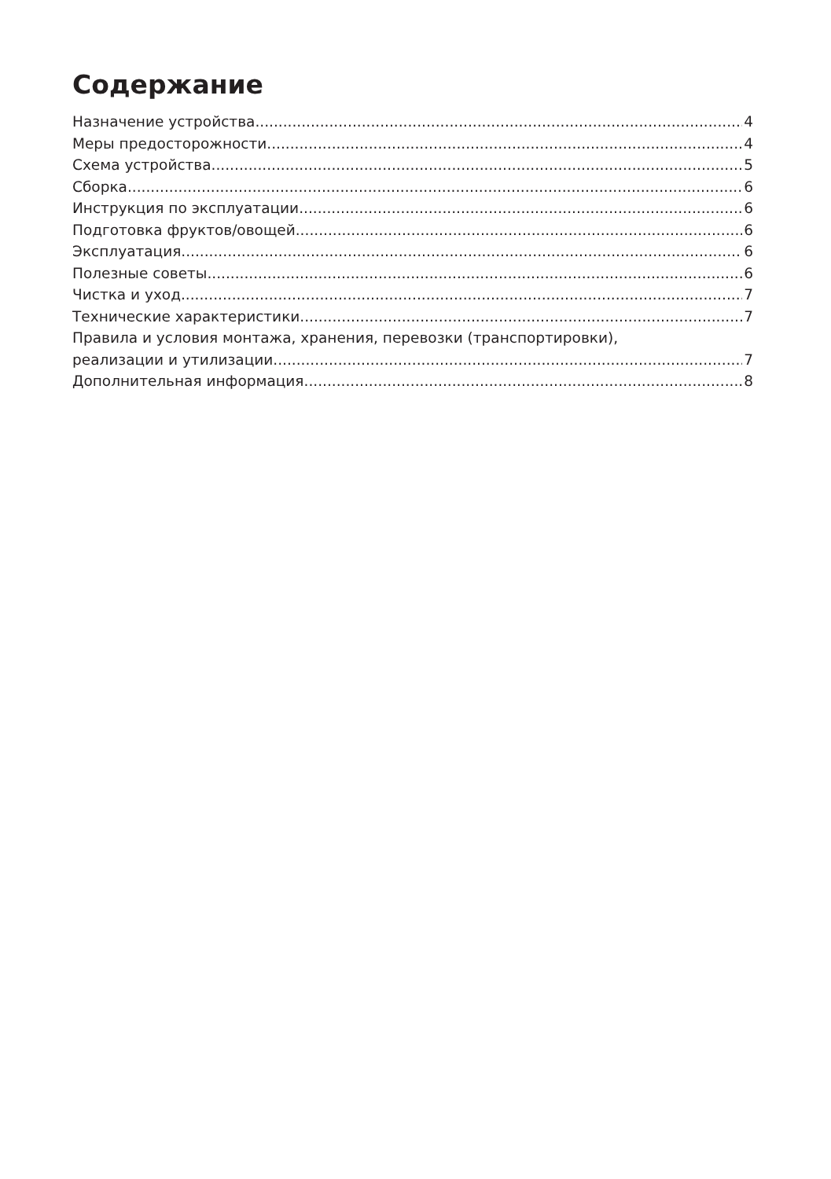Содержание
Назначение устройства 4
Меры предосторожности 4
Схема устройства 5
Сборка 6
Инструкция по эксплуатации 6
Подготовка фруктов/овощей 6
Эксплуатация 6
Полезные советы 6
Чистка и уход 7
Технические характеристики 7
Правила и условия монтажа, хранения, перевозки (транспортировки),
реализации и утилизации 7
Дополнительная информация 8